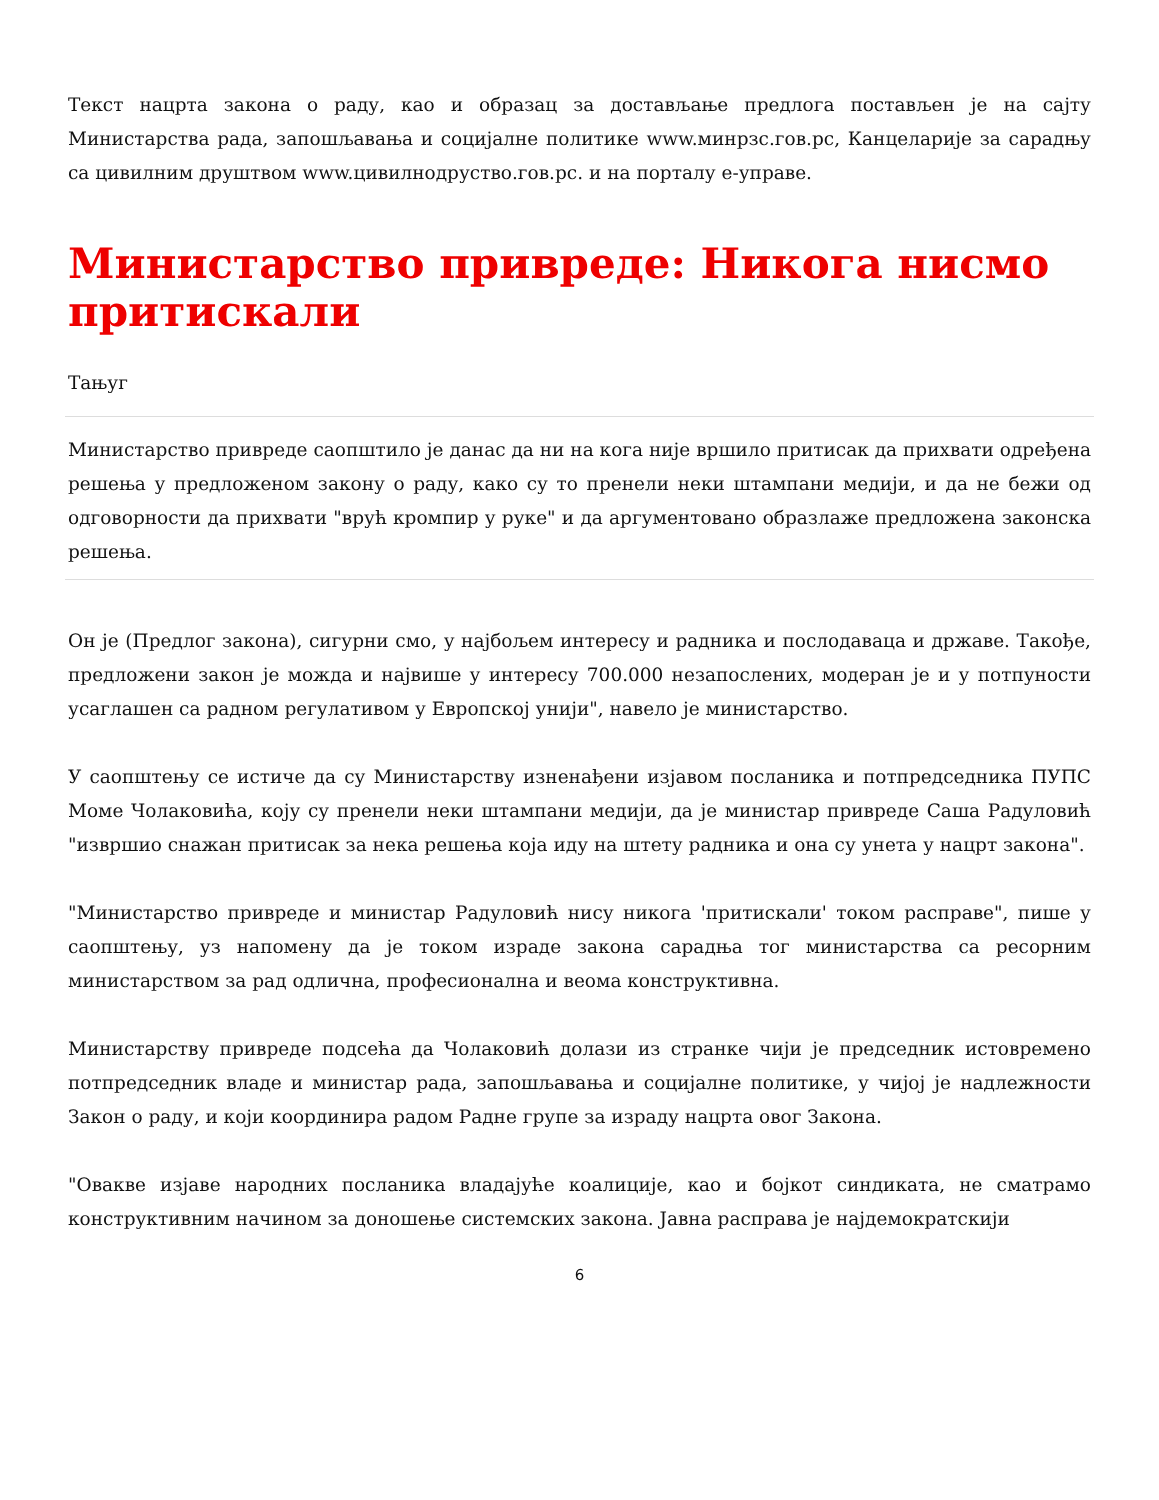Текст нацрта закона о раду, као и образац за достављање предлога постављен је на сајту Министарства рада, запошљавања и социјалне политике www.минрзс.гов.рс, Канцеларије за сарадњу са цивилним друштвом www.цивилнодруство.гов.рс. и на порталу е-управе.
Министарство привреде: Никога нисмо притискали
Тањуг
Министарство привреде саопштило је данас да ни на кога није вршило притисак да прихвати одређена решења у предложеном закону о раду, како су то пренели неки штампани медији, и да не бежи од одговорности да прихвати "врућ кромпир у руке" и да аргументовано образлаже предложена законска решења.
Он је (Предлог закона), сигурни смо, у најбољем интересу и радника и послодаваца и државе. Такође, предложени закон је можда и највише у интересу 700.000 незапослених, модеран је и у потпуности усаглашен са радном регулативом у Европској унији", навело је министарство.
У саопштењу се истиче да су Министарству изненађени изјавом посланика и потпредседника ПУПС Моме Чолаковића, коју су пренели неки штампани медији, да је министар привреде Саша Радуловић "извршио снажан притисак за нека решења која иду на штету радника и она су унета у нацрт закона".
"Министарство привреде и министар Радуловић нису никога 'притискали' током расправе", пише у саопштењу, уз напомену да је током израде закона сарадња тог министарства са ресорним министарством за рад одлична, професионална и веома конструктивна.
Министарству привреде подсећа да Чолаковић долази из странке чији је председник истовремено потпредседник владе и министар рада, запошљавања и социјалне политике, у чијој је надлежности Закон о раду, и који координира радом Радне групе за израду нацрта овог Закона.
"Овакве изјаве народних посланика владајуће коалиције, као и бојкот синдиката, не сматрамо конструктивним начином за доношење системских закона. Јавна расправа је најдемократскији
6